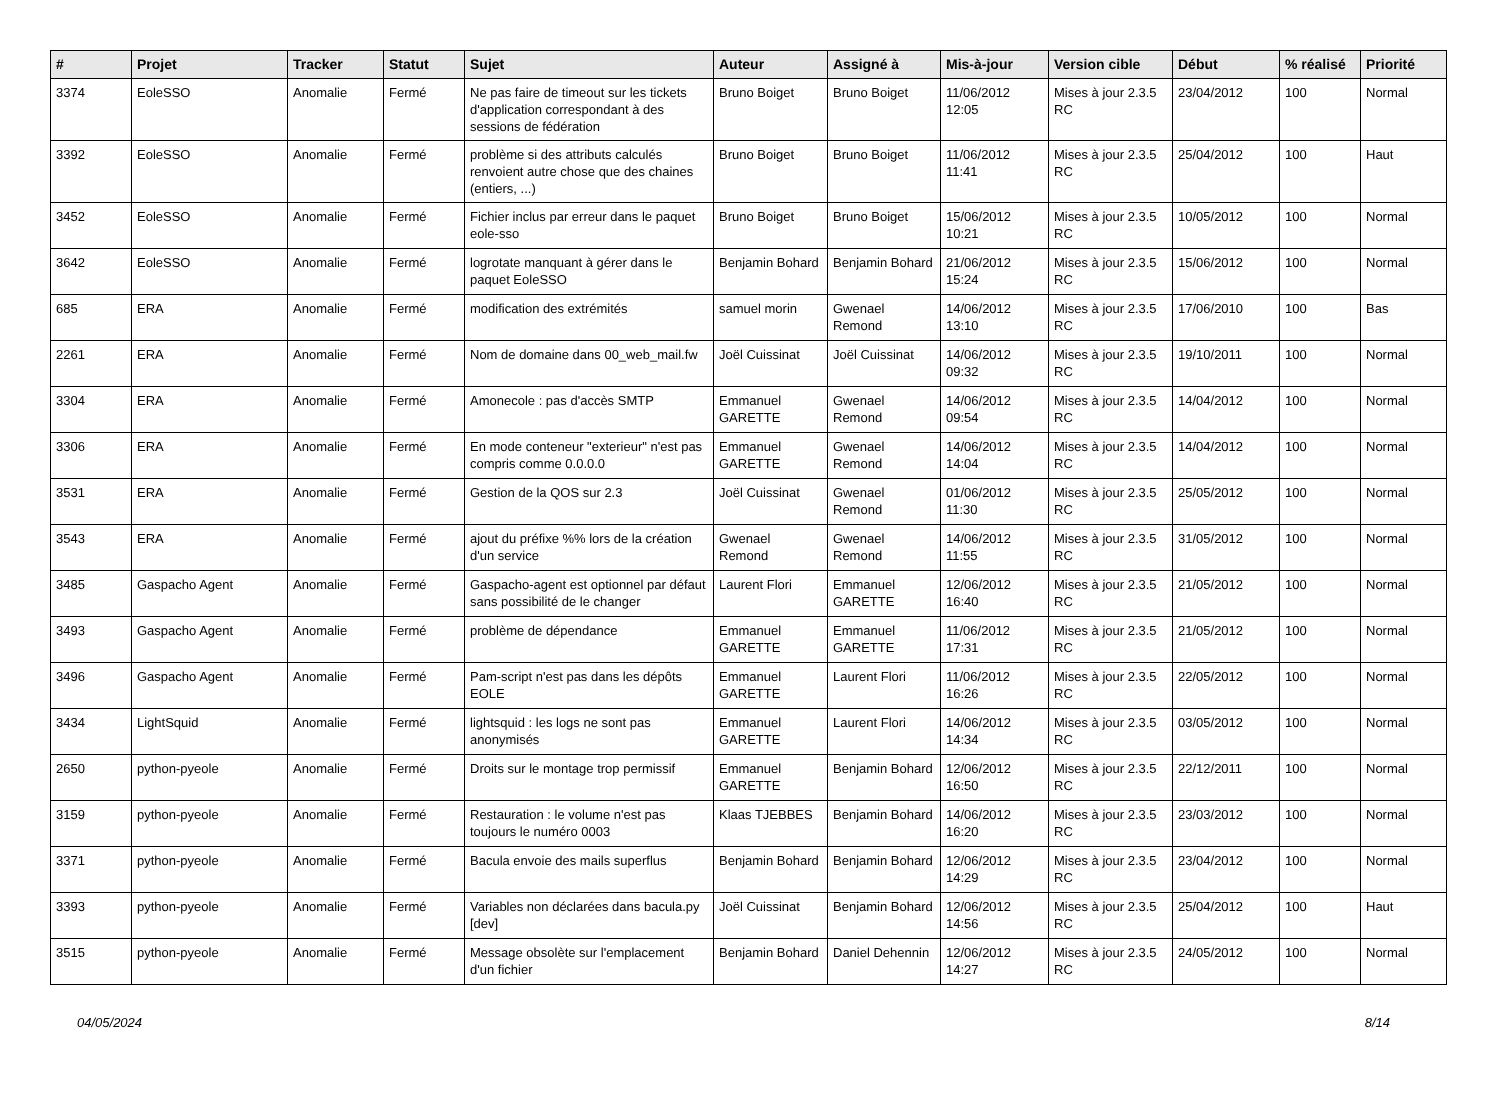| # | Projet | Tracker | Statut | Sujet | Auteur | Assigné à | Mis-à-jour | Version cible | Début | % réalisé | Priorité |
| --- | --- | --- | --- | --- | --- | --- | --- | --- | --- | --- | --- |
| 3374 | EoleSSO | Anomalie | Fermé | Ne pas faire de timeout sur les tickets d'application correspondant à des sessions de fédération | Bruno Boiget | Bruno Boiget | 11/06/2012 12:05 | Mises à jour 2.3.5 RC | 23/04/2012 | 100 | Normal |
| 3392 | EoleSSO | Anomalie | Fermé | problème si des attributs calculés renvoient autre chose que des chaines (entiers, ...) | Bruno Boiget | Bruno Boiget | 11/06/2012 11:41 | Mises à jour 2.3.5 RC | 25/04/2012 | 100 | Haut |
| 3452 | EoleSSO | Anomalie | Fermé | Fichier inclus par erreur dans le paquet eole-sso | Bruno Boiget | Bruno Boiget | 15/06/2012 10:21 | Mises à jour 2.3.5 RC | 10/05/2012 | 100 | Normal |
| 3642 | EoleSSO | Anomalie | Fermé | logrotate manquant à gérer dans le paquet EoleSSO | Benjamin Bohard | Benjamin Bohard | 21/06/2012 15:24 | Mises à jour 2.3.5 RC | 15/06/2012 | 100 | Normal |
| 685 | ERA | Anomalie | Fermé | modification des extrémités | samuel morin | Gwenael Remond | 14/06/2012 13:10 | Mises à jour 2.3.5 RC | 17/06/2010 | 100 | Bas |
| 2261 | ERA | Anomalie | Fermé | Nom de domaine dans 00_web_mail.fw | Joël Cuissinat | Joël Cuissinat | 14/06/2012 09:32 | Mises à jour 2.3.5 RC | 19/10/2011 | 100 | Normal |
| 3304 | ERA | Anomalie | Fermé | Amonecole : pas d'accès SMTP | Emmanuel GARETTE | Gwenael Remond | 14/06/2012 09:54 | Mises à jour 2.3.5 RC | 14/04/2012 | 100 | Normal |
| 3306 | ERA | Anomalie | Fermé | En mode conteneur "exterieur" n'est pas compris comme 0.0.0.0 | Emmanuel GARETTE | Gwenael Remond | 14/06/2012 14:04 | Mises à jour 2.3.5 RC | 14/04/2012 | 100 | Normal |
| 3531 | ERA | Anomalie | Fermé | Gestion de la QOS sur 2.3 | Joël Cuissinat | Gwenael Remond | 01/06/2012 11:30 | Mises à jour 2.3.5 RC | 25/05/2012 | 100 | Normal |
| 3543 | ERA | Anomalie | Fermé | ajout du préfixe %% lors de la création d'un service | Gwenael Remond | Gwenael Remond | 14/06/2012 11:55 | Mises à jour 2.3.5 RC | 31/05/2012 | 100 | Normal |
| 3485 | Gaspacho Agent | Anomalie | Fermé | Gaspacho-agent est optionnel par défaut sans possibilité de le changer | Laurent Flori | Emmanuel GARETTE | 12/06/2012 16:40 | Mises à jour 2.3.5 RC | 21/05/2012 | 100 | Normal |
| 3493 | Gaspacho Agent | Anomalie | Fermé | problème de dépendance | Emmanuel GARETTE | Emmanuel GARETTE | 11/06/2012 17:31 | Mises à jour 2.3.5 RC | 21/05/2012 | 100 | Normal |
| 3496 | Gaspacho Agent | Anomalie | Fermé | Pam-script n'est pas dans les dépôts EOLE | Emmanuel GARETTE | Laurent Flori | 11/06/2012 16:26 | Mises à jour 2.3.5 RC | 22/05/2012 | 100 | Normal |
| 3434 | LightSquid | Anomalie | Fermé | lightsquid : les logs ne sont pas anonymisés | Emmanuel GARETTE | Laurent Flori | 14/06/2012 14:34 | Mises à jour 2.3.5 RC | 03/05/2012 | 100 | Normal |
| 2650 | python-pyeole | Anomalie | Fermé | Droits sur le montage trop permissif | Emmanuel GARETTE | Benjamin Bohard | 12/06/2012 16:50 | Mises à jour 2.3.5 RC | 22/12/2011 | 100 | Normal |
| 3159 | python-pyeole | Anomalie | Fermé | Restauration : le volume n'est pas toujours le numéro 0003 | Klaas TJEBBES | Benjamin Bohard | 14/06/2012 16:20 | Mises à jour 2.3.5 RC | 23/03/2012 | 100 | Normal |
| 3371 | python-pyeole | Anomalie | Fermé | Bacula envoie des mails superflus | Benjamin Bohard | Benjamin Bohard | 12/06/2012 14:29 | Mises à jour 2.3.5 RC | 23/04/2012 | 100 | Normal |
| 3393 | python-pyeole | Anomalie | Fermé | Variables non déclarées dans bacula.py [dev] | Joël Cuissinat | Benjamin Bohard | 12/06/2012 14:56 | Mises à jour 2.3.5 RC | 25/04/2012 | 100 | Haut |
| 3515 | python-pyeole | Anomalie | Fermé | Message obsolète sur l'emplacement d'un fichier | Benjamin Bohard | Daniel Dehennin | 12/06/2012 14:27 | Mises à jour 2.3.5 RC | 24/05/2012 | 100 | Normal |
04/05/2024 8/14